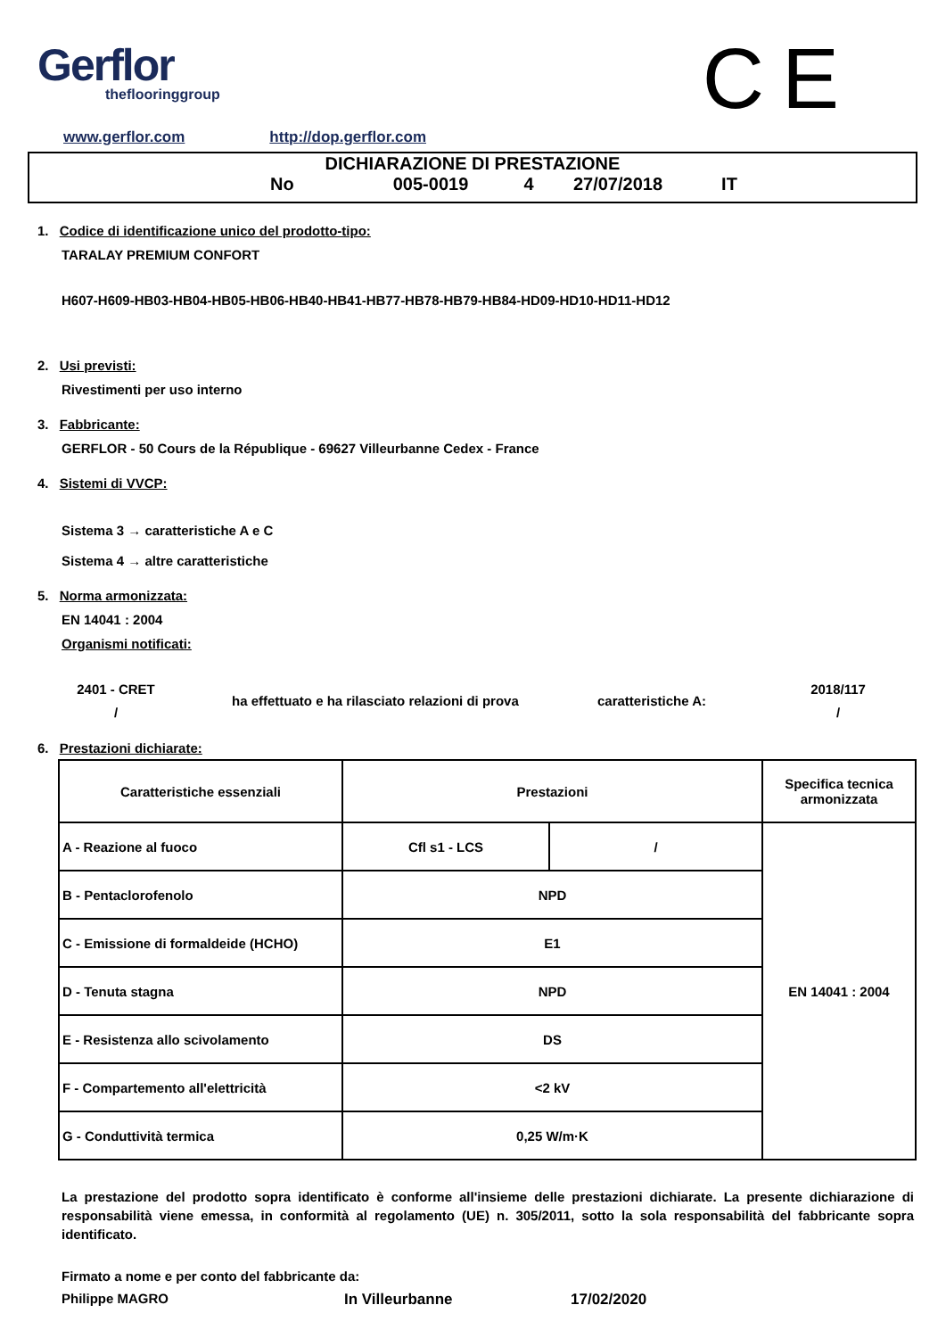Gerflor
theflooringgroup
CE
www.gerflor.com http://dop.gerflor.com
DICHIARAZIONE DI PRESTAZIONE
No 005-0019 4 27/07/2018 IT
1. Codice di identificazione unico del prodotto-tipo:
TARALAY PREMIUM CONFORT
H607-H609-HB03-HB04-HB05-HB06-HB40-HB41-HB77-HB78-HB79-HB84-HD09-HD10-HD11-HD12
2. Usi previsti:
Rivestimenti per uso interno
3. Fabbricante:
GERFLOR - 50 Cours de la République - 69627 Villeurbanne Cedex - France
4. Sistemi di VVCP:
Sistema 3 → caratteristiche A e C
Sistema 4 → altre caratteristiche
5. Norma armonizzata:
EN 14041 : 2004
Organismi notificati:
2401 - CRET
/
ha effettuato e ha rilasciato relazioni di prova
caratteristiche A:
2018/117
/
6. Prestazioni dichiarate:
| Caratteristiche essenziali | Prestazioni | | Specifica tecnica armonizzata |
| --- | --- | --- | --- |
| A - Reazione al fuoco | Cfl s1 - LCS | / | EN 14041 : 2004 |
| B - Pentaclorofenolo | NPD | | |
| C - Emissione di formaldeide (HCHO) | E1 | | |
| D - Tenuta stagna | NPD | | |
| E - Resistenza allo scivolamento | DS | | |
| F - Compartemento all'elettricità | <2 kV | | |
| G - Conduttività termica | 0,25 W/m·K | | |
La prestazione del prodotto sopra identificato è conforme all'insieme delle prestazioni dichiarate. La presente dichiarazione di responsabilità viene emessa, in conformità al regolamento (UE) n. 305/2011, sotto la sola responsabilità del fabbricante sopra identificato.
Firmato a nome e per conto del fabbricante da:
Philippe MAGRO In Villeurbanne 17/02/2020